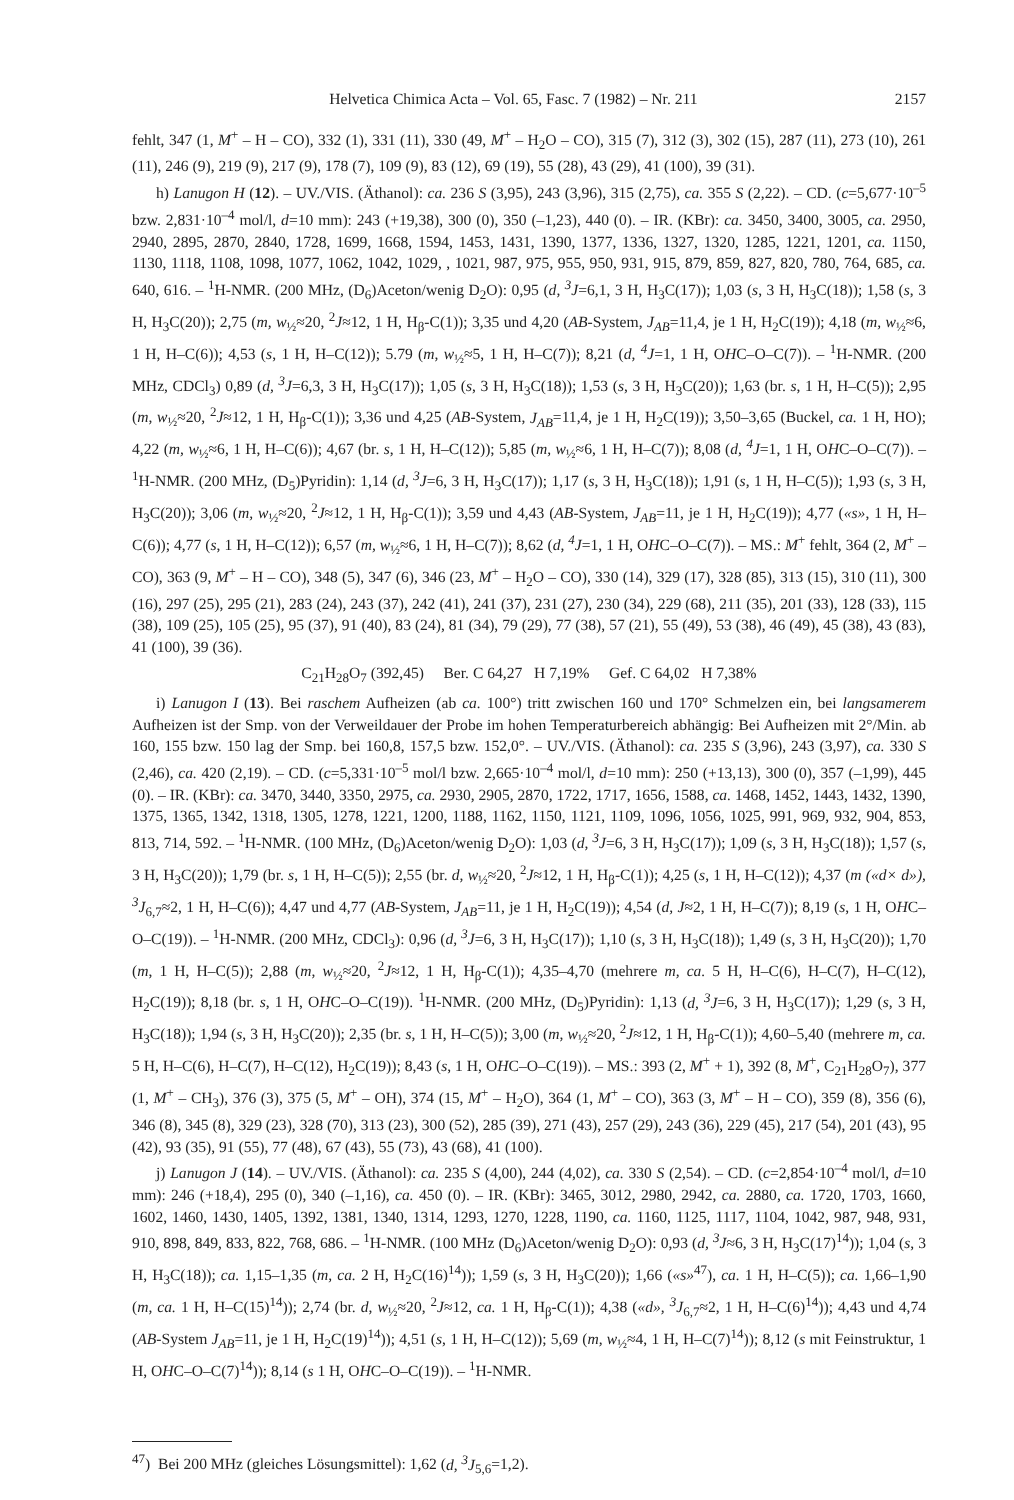Helvetica Chimica Acta – Vol. 65, Fasc. 7 (1982) – Nr. 211 2157
fehlt, 347 (1, M<sup>+</sup> – H – CO), 332 (1), 331 (11), 330 (49, M<sup>+</sup> – H<sub>2</sub>O – CO), 315 (7), 312 (3), 302 (15), 287 (11), 273 (10), 261 (11), 246 (9), 219 (9), 217 (9), 178 (7), 109 (9), 83 (12), 69 (19), 55 (28), 43 (29), 41 (100), 39 (31).
h) Lanugon H (12). – UV./VIS. (Äthanol): ca. 236 S (3,95), 243 (3,96), 315 (2,75), ca. 355 S (2,22). – CD. (c=5,677·10<sup>–5</sup> bzw. 2,831·10<sup>–4</sup> mol/l, d=10 mm): 243 (+19,38), 300 (0), 350 (–1,23), 440 (0). – IR. (KBr): ca. 3450, 3400, 3005, ca. 2950, 2940, 2895, 2870, 2840, 1728, 1699, 1668, 1594, 1453, 1431, 1390, 1377, 1336, 1327, 1320, 1285, 1221, 1201, ca. 1150, 1130, 1118, 1108, 1098, 1077, 1062, 1042, 1029, , 1021, 987, 975, 955, 950, 931, 915, 879, 859, 827, 820, 780, 764, 685, ca. 640, 616. – <sup>1</sup>H-NMR. (200 MHz, (D<sub>6</sub>)Aceton/wenig D<sub>2</sub>O): 0,95 (d, <sup>3</sup>J=6,1, 3 H, H<sub>3</sub>C(17)); 1,03 (s, 3 H, H<sub>3</sub>C(18)); 1,58 (s, 3 H, H<sub>3</sub>C(20)); 2,75 (m, w<sub>½</sub>≈20, <sup>2</sup>J≈12, 1 H, H<sub>β</sub>-C(1)); 3,35 und 4,20 (AB-System, J<sub>AB</sub>=11,4, je 1 H, H<sub>2</sub>C(19)); 4,18 (m, w<sub>½</sub>≈6, 1 H, H–C(6)); 4,53 (s, 1 H, H–C(12)); 5.79 (m, w<sub>½</sub>≈5, 1 H, H–C(7)); 8,21 (d, <sup>4</sup>J=1, 1 H, OHC–O–C(7)). – <sup>1</sup>H-NMR. (200 MHz, CDCl<sub>3</sub>) 0,89 (d, <sup>3</sup>J=6,3, 3 H, H<sub>3</sub>C(17)); 1,05 (s, 3 H, H<sub>3</sub>C(18)); 1,53 (s, 3 H, H<sub>3</sub>C(20)); 1,63 (br. s, 1 H, H–C(5)); 2,95 (m, w<sub>½</sub>≈20, <sup>2</sup>J≈12, 1 H, H<sub>β</sub>-C(1)); 3,36 und 4,25 (AB-System, J<sub>AB</sub>=11,4, je 1 H, H<sub>2</sub>C(19)); 3,50–3,65 (Buckel, ca. 1 H, HO); 4,22 (m, w<sub>½</sub>≈6, 1 H, H–C(6)); 4,67 (br. s, 1 H, H–C(12)); 5,85 (m, w<sub>½</sub>≈6, 1 H, H–C(7)); 8,08 (d, <sup>4</sup>J=1, 1 H, OHC–O–C(7)). – <sup>1</sup>H-NMR. (200 MHz, (D<sub>5</sub>)Pyridin): 1,14 (d, <sup>3</sup>J=6, 3 H, H<sub>3</sub>C(17)); 1,17 (s, 3 H, H<sub>3</sub>C(18)); 1,91 (s, 1 H, H–C(5)); 1,93 (s, 3 H, H<sub>3</sub>C(20)); 3,06 (m, w<sub>½</sub>≈20, <sup>2</sup>J≈12, 1 H, H<sub>β</sub>-C(1)); 3,59 und 4,43 (AB-System, J<sub>AB</sub>=11, je 1 H, H<sub>2</sub>C(19)); 4,77 («s», 1 H, H–C(6)); 4,77 (s, 1 H, H–C(12)); 6,57 (m, w<sub>½</sub>≈6, 1 H, H–C(7)); 8,62 (d, <sup>4</sup>J=1, 1 H, OHC–O–C(7)). – MS.: M<sup>+</sup> fehlt, 364 (2, M<sup>+</sup> – CO), 363 (9, M<sup>+</sup> – H – CO), 348 (5), 347 (6), 346 (23, M<sup>+</sup> – H<sub>2</sub>O – CO), 330 (14), 329 (17), 328 (85), 313 (15), 310 (11), 300 (16), 297 (25), 295 (21), 283 (24), 243 (37), 242 (41), 241 (37), 231 (27), 230 (34), 229 (68), 211 (35), 201 (33), 128 (33), 115 (38), 109 (25), 105 (25), 95 (37), 91 (40), 83 (24), 81 (34), 79 (29), 77 (38), 57 (21), 55 (49), 53 (38), 46 (49), 45 (38), 43 (83), 41 (100), 39 (36).
C<sub>21</sub>H<sub>28</sub>O<sub>7</sub> (392,45) Ber. C 64,27 H 7,19% Gef. C 64,02 H 7,38%
i) Lanugon I (13). Bei raschem Aufheizen (ab ca. 100°) tritt zwischen 160 und 170° Schmelzen ein, bei langsamerem Aufheizen ist der Smp. von der Verweildauer der Probe im hohen Temperaturbereich abhängig: Bei Aufheizen mit 2°/Min. ab 160, 155 bzw. 150 lag der Smp. bei 160,8, 157,5 bzw. 152,0°. – UV./VIS. (Äthanol): ca. 235 S (3,96), 243 (3,97), ca. 330 S (2,46), ca. 420 (2,19). – CD. (c=5,331·10<sup>–5</sup> mol/l bzw. 2,665·10<sup>–4</sup> mol/l, d=10 mm): 250 (+13,13), 300 (0), 357 (–1,99), 445 (0). – IR. (KBr): ca. 3470, 3440, 3350, 2975, ca. 2930, 2905, 2870, 1722, 1717, 1656, 1588, ca. 1468, 1452, 1443, 1432, 1390, 1375, 1365, 1342, 1318, 1305, 1278, 1221, 1200, 1188, 1162, 1150, 1121, 1109, 1096, 1056, 1025, 991, 969, 932, 904, 853, 813, 714, 592. – <sup>1</sup>H-NMR. (100 MHz, (D<sub>6</sub>)Aceton/wenig D<sub>2</sub>O): 1,03 (d, <sup>3</sup>J=6, 3 H, H<sub>3</sub>C(17)); 1,09 (s, 3 H, H<sub>3</sub>C(18)); 1,57 (s, 3 H, H<sub>3</sub>C(20)); 1,79 (br. s, 1 H, H–C(5)); 2,55 (br. d, w<sub>½</sub>≈20, <sup>2</sup>J≈12, 1 H, H<sub>β</sub>-C(1)); 4,25 (s, 1 H, H–C(12)); 4,37 (m («d× d»), <sup>3</sup>J<sub>6,7</sub>≈2, 1 H, H–C(6)); 4,47 und 4,77 (AB-System, J<sub>AB</sub>=11, je 1 H, H<sub>2</sub>C(19)); 4,54 (d, J≈2, 1 H, H–C(7)); 8,19 (s, 1 H, OHC–O–C(19)). – <sup>1</sup>H-NMR. (200 MHz, CDCl<sub>3</sub>): 0,96 (d, <sup>3</sup>J=6, 3 H, H<sub>3</sub>C(17)); 1,10 (s, 3 H, H<sub>3</sub>C(18)); 1,49 (s, 3 H, H<sub>3</sub>C(20)); 1,70 (m, 1 H, H–C(5)); 2,88 (m, w<sub>½</sub>≈20, <sup>2</sup>J≈12, 1 H, H<sub>β</sub>-C(1)); 4,35–4,70 (mehrere m, ca. 5 H, H–C(6), H–C(7), H–C(12), H<sub>2</sub>C(19)); 8,18 (br. s, 1 H, OHC–O–C(19)). <sup>1</sup>H-NMR. (200 MHz, (D<sub>5</sub>)Pyridin): 1,13 (d, <sup>3</sup>J=6, 3 H, H<sub>3</sub>C(17)); 1,29 (s, 3 H, H<sub>3</sub>C(18)); 1,94 (s, 3 H, H<sub>3</sub>C(20)); 2,35 (br. s, 1 H, H–C(5)); 3,00 (m, w<sub>½</sub>≈20, <sup>2</sup>J≈12, 1 H, H<sub>β</sub>-C(1)); 4,60–5,40 (mehrere m, ca. 5 H, H–C(6), H–C(7), H–C(12), H<sub>2</sub>C(19)); 8,43 (s, 1 H, OHC–O–C(19)). – MS.: 393 (2, M<sup>+</sup> + 1), 392 (8, M<sup>+</sup>, C<sub>21</sub>H<sub>28</sub>O<sub>7</sub>), 377 (1, M<sup>+</sup> – CH<sub>3</sub>), 376 (3), 375 (5, M<sup>+</sup> – OH), 374 (15, M<sup>+</sup> – H<sub>2</sub>O), 364 (1, M<sup>+</sup> – CO), 363 (3, M<sup>+</sup> – H – CO), 359 (8), 356 (6), 346 (8), 345 (8), 329 (23), 328 (70), 313 (23), 300 (52), 285 (39), 271 (43), 257 (29), 243 (36), 229 (45), 217 (54), 201 (43), 95 (42), 93 (35), 91 (55), 77 (48), 67 (43), 55 (73), 43 (68), 41 (100).
j) Lanugon J (14). – UV./VIS. (Äthanol): ca. 235 S (4,00), 244 (4,02), ca. 330 S (2,54). – CD. (c=2,854·10<sup>–4</sup> mol/l, d=10 mm): 246 (+18,4), 295 (0), 340 (–1,16), ca. 450 (0). – IR. (KBr): 3465, 3012, 2980, 2942, ca. 2880, ca. 1720, 1703, 1660, 1602, 1460, 1430, 1405, 1392, 1381, 1340, 1314, 1293, 1270, 1228, 1190, ca. 1160, 1125, 1117, 1104, 1042, 987, 948, 931, 910, 898, 849, 833, 822, 768, 686. – <sup>1</sup>H-NMR. (100 MHz (D<sub>6</sub>)Aceton/wenig D<sub>2</sub>O): 0,93 (d, <sup>3</sup>J≈6, 3 H, H<sub>3</sub>C(17)<sup>14</sup>)); 1,04 (s, 3 H, H<sub>3</sub>C(18)); ca. 1,15–1,35 (m, ca. 2 H, H<sub>2</sub>C(16)<sup>14</sup>)); 1,59 (s, 3 H, H<sub>3</sub>C(20)); 1,66 («s»<sup>47</sup>), ca. 1 H, H–C(5)); ca. 1,66–1,90 (m, ca. 1 H, H–C(15)<sup>14</sup>)); 2,74 (br. d, w<sub>½</sub>≈20, <sup>2</sup>J≈12, ca. 1 H, H<sub>β</sub>-C(1)); 4,38 («d», <sup>3</sup>J<sub>6,7</sub>≈2, 1 H, H–C(6)<sup>14</sup>)); 4,43 und 4,74 (AB-System J<sub>AB</sub>=11, je 1 H, H<sub>2</sub>C(19)<sup>14</sup>)); 4,51 (s, 1 H, H–C(12)); 5,69 (m, w<sub>½</sub>≈4, 1 H, H–C(7)<sup>14</sup>)); 8,12 (s mit Feinstruktur, 1 H, OHC–O–C(7)<sup>14</sup>)); 8,14 (s 1 H, OHC–O–C(19)). – <sup>1</sup>H-NMR.
<sup>47</sup>) Bei 200 MHz (gleiches Lösungsmittel): 1,62 (d, <sup>3</sup>J<sub>5,6</sub>=1,2).